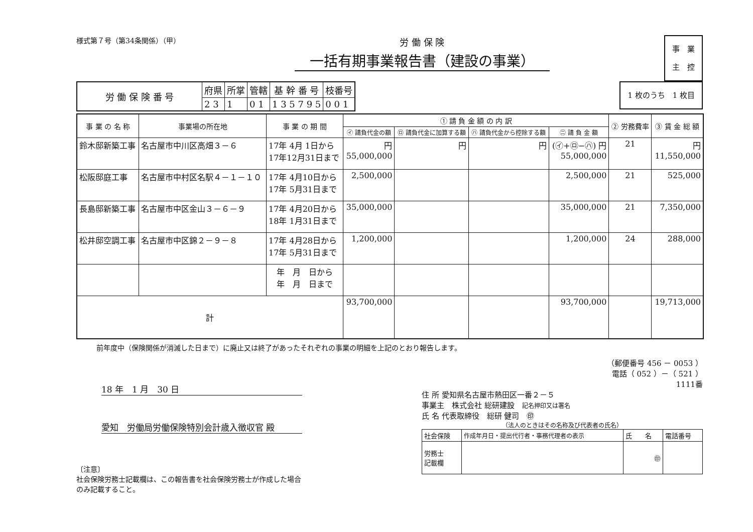様式第７号（第34条関係）（甲）
労 働 保 険
一括有期事業報告書（建設の事業）
事　業
主　控
| 労 働 保 険 番 号 | 府県 | 所掌 | 管轄 | 基 幹 番 号 | 枝番号 |
| | 2 3 | 1 | 0 1 | 1 3 5 7 9 5 | 0 0 1 |
1 枚のうち　1 枚目
| 事 業 の 名 称 | 事業場の所在地 | 事 業 の 期 間 | ① 請 負 金 額 の 内 訳 | | | | ② 労務費率 | ③ 賃 金 総 額 |
| --- | --- | --- | --- | --- | --- | --- | --- | --- |
| | | | ㋑ 請負代金の額 | ㋺ 請負代金に加算する額 | ㋩ 請負代金から控除する額 | ㊁ 請 負 金 額 | | |
| 鈴木邸新築工事 | 名古屋市中川区高畑３－６ | 17年 4月 1日から 17年12月31日まで | 円 55,000,000 | 円 | 円 | (㋑+㋺−㋩) 円 55,000,000 | 21 | 円 11,550,000 |
| 松阪邸庭工事 | 名古屋市中村区名駅４－１－１０ | 17年 4月10日から 17年 5月31日まで | 2,500,000 | | | 2,500,000 | 21 | 525,000 |
| 長島邸新築工事 | 名古屋市中区金山３－６－９ | 17年 4月20日から 18年 1月31日まで | 35,000,000 | | | 35,000,000 | 21 | 7,350,000 |
| 松井邸空調工事 | 名古屋市中区錦２－９－８ | 17年 4月28日から 17年 5月31日まで | 1,200,000 | | | 1,200,000 | 24 | 288,000 |
| | | 年 月 日から 年 月 日まで | | | | | | |
| 計 | | | 93,700,000 | | | 93,700,000 | | 19,713,000 |
前年度中（保険関係が消滅した日まで）に廃止又は終了があったそれぞれの事業の明細を上記のとおり報告します。
18 年　1 月　30 日
愛知　労働局労働保険特別会計歳入徴収官 殿
〔注意〕
社会保険労務士記載欄は、この報告書を社会保険労務士が作成した場合のみ記載すること。
（郵便番号 456 － 0053 ）
電話（ 052 ）－（ 521 ）
1111番
住 所 愛知県名古屋市熱田区一番２－５
事業主　株式会社 総研建設　記名押印又は署名
氏 名 代表取締役　総研 健司　㊞
（法人のときはその名称及び代表者の氏名）
| 社会保険 | 作成年月日・提出代行者・事務代理者の表示 | 氏 名 | 電話番号 |
| 労務士 記載欄 | | ㊞ | |